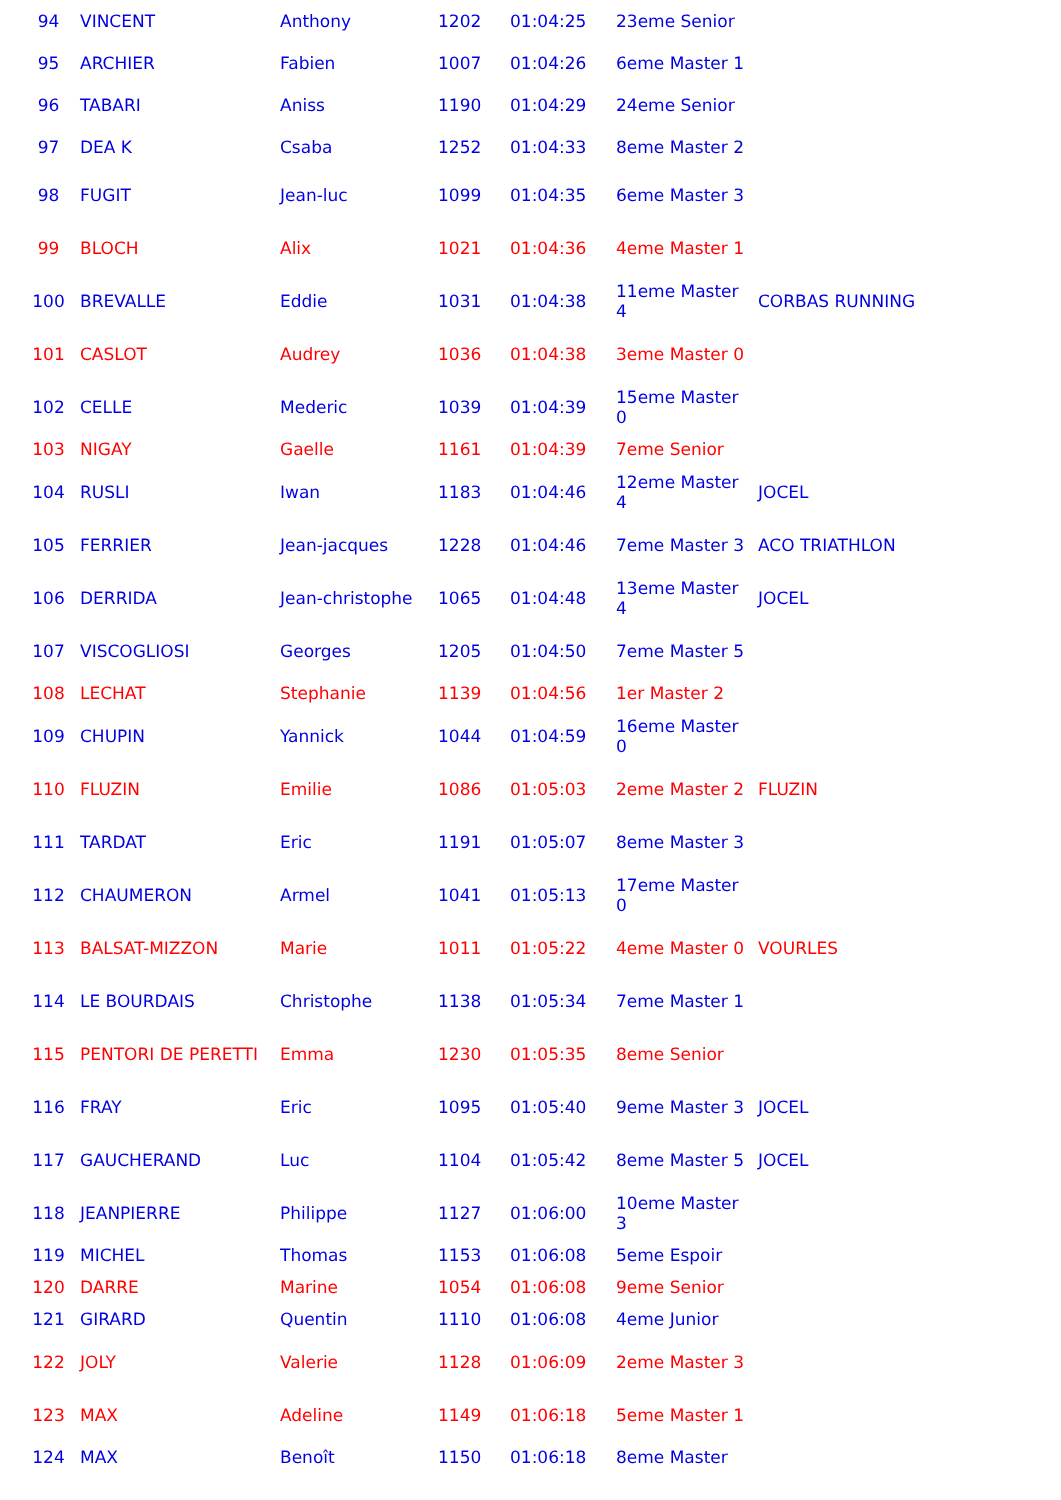| 94 | VINCENT | Anthony | 1202 | 01:04:25 | 23eme Senior | |
| 95 | ARCHIER | Fabien | 1007 | 01:04:26 | 6eme Master 1 | |
| 96 | TABARI | Aniss | 1190 | 01:04:29 | 24eme Senior | |
| 97 | DEA K | Csaba | 1252 | 01:04:33 | 8eme Master 2 | |
| 98 | FUGIT | Jean-luc | 1099 | 01:04:35 | 6eme Master 3 | |
| 99 | BLOCH | Alix | 1021 | 01:04:36 | 4eme Master 1 | |
| 100 | BREVALLE | Eddie | 1031 | 01:04:38 | 11eme Master 4 | CORBAS RUNNING |
| 101 | CASLOT | Audrey | 1036 | 01:04:38 | 3eme Master 0 | |
| 102 | CELLE | Mederic | 1039 | 01:04:39 | 15eme Master 0 | |
| 103 | NIGAY | Gaelle | 1161 | 01:04:39 | 7eme Senior | |
| 104 | RUSLI | Iwan | 1183 | 01:04:46 | 12eme Master 4 | JOCEL |
| 105 | FERRIER | Jean-jacques | 1228 | 01:04:46 | 7eme Master 3 | ACO TRIATHLON |
| 106 | DERRIDA | Jean-christophe | 1065 | 01:04:48 | 13eme Master 4 | JOCEL |
| 107 | VISCOGLIOSI | Georges | 1205 | 01:04:50 | 7eme Master 5 | |
| 108 | LECHAT | Stephanie | 1139 | 01:04:56 | 1er Master 2 | |
| 109 | CHUPIN | Yannick | 1044 | 01:04:59 | 16eme Master 0 | |
| 110 | FLUZIN | Emilie | 1086 | 01:05:03 | 2eme Master 2 | FLUZIN |
| 111 | TARDAT | Eric | 1191 | 01:05:07 | 8eme Master 3 | |
| 112 | CHAUMERON | Armel | 1041 | 01:05:13 | 17eme Master 0 | |
| 113 | BALSAT-MIZZON | Marie | 1011 | 01:05:22 | 4eme Master 0 | VOURLES |
| 114 | LE BOURDAIS | Christophe | 1138 | 01:05:34 | 7eme Master 1 | |
| 115 | PENTORI DE PERETTI | Emma | 1230 | 01:05:35 | 8eme Senior | |
| 116 | FRAY | Eric | 1095 | 01:05:40 | 9eme Master 3 | JOCEL |
| 117 | GAUCHERAND | Luc | 1104 | 01:05:42 | 8eme Master 5 | JOCEL |
| 118 | JEANPIERRE | Philippe | 1127 | 01:06:00 | 10eme Master 3 | |
| 119 | MICHEL | Thomas | 1153 | 01:06:08 | 5eme Espoir | |
| 120 | DARRE | Marine | 1054 | 01:06:08 | 9eme Senior | |
| 121 | GIRARD | Quentin | 1110 | 01:06:08 | 4eme Junior | |
| 122 | JOLY | Valerie | 1128 | 01:06:09 | 2eme Master 3 | |
| 123 | MAX | Adeline | 1149 | 01:06:18 | 5eme Master 1 | |
| 124 | MAX | Benoît | 1150 | 01:06:18 | 8eme Master | |